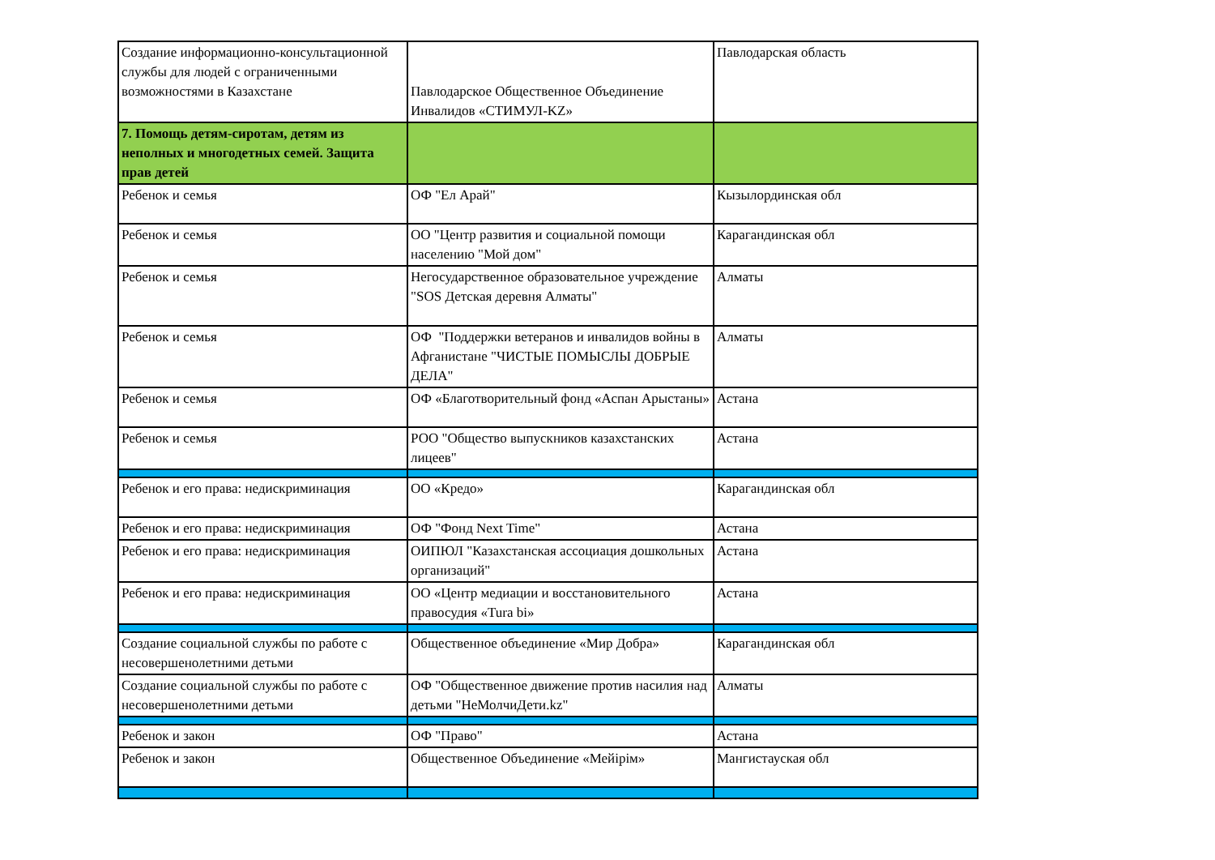| Создание информационно-консультационной службы для людей с ограниченными возможностями в Казахстане | Павлодарское Общественное Объединение Инвалидов «СТИМУЛ-KZ» | Павлодарская область |
| 7. Помощь детям-сиротам, детям из неполных и многодетных семей. Защита прав детей | | |
| Ребенок и семья | ОФ "Ел Арай" | Кызылординская обл |
| Ребенок и семья | ОО "Центр развития и социальной помощи населению "Мой дом" | Карагандинская обл |
| Ребенок и семья | Негосударственное образовательное учреждение "SOS Детская деревня Алматы" | Алматы |
| Ребенок и семья | ОФ "Поддержки ветеранов и инвалидов войны в Афганистане "ЧИСТЫЕ ПОМЫСЛЫ ДОБРЫЕ ДЕЛА" | Алматы |
| Ребенок и семья | ОФ «Благотворительный фонд «Аспан Арыстаны» | Астана |
| Ребенок и семья | РОО "Общество выпускников казахстанских лицеев" | Астана |
| Ребенок и его права: недискриминация | ОО «Кредо» | Карагандинская обл |
| Ребенок и его права: недискриминация | ОФ "Фонд Next Time" | Астана |
| Ребенок и его права: недискриминация | ОИПЮЛ "Казахстанская ассоциация дошкольных организаций" | Астана |
| Ребенок и его права: недискриминация | ОО «Центр медиации и восстановительного правосудия «Tura bi» | Астана |
| Создание социальной службы по работе с несовершенолетними детьми | Общественное объединение «Мир Добра» | Карагандинская обл |
| Создание социальной службы по работе с несовершенолетними детьми | ОФ "Общественное движение против насилия над детьми "НеМолчиДети.kz" | Алматы |
| Ребенок и закон | ОФ "Право" | Астана |
| Ребенок и закон | Общественное Объединение «Мейірім» | Мангистауская обл |